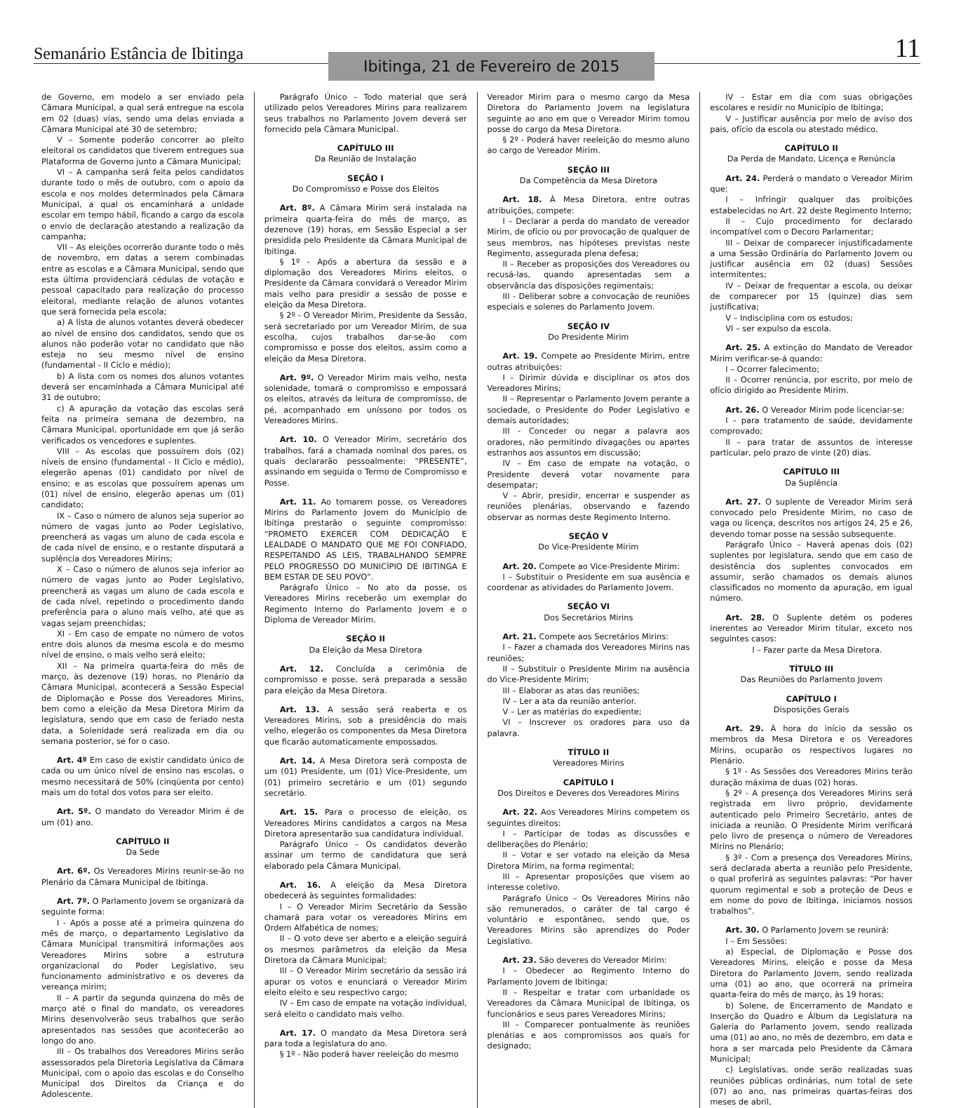Semanário Estância de Ibitinga
Ibitinga, 21 de Fevereiro de 2015
11
de Governo, em modelo a ser enviado pela Câmara Municipal, a qual será entregue na escola em 02 (duas) vias, sendo uma delas enviada a Câmara Municipal até 30 de setembro;
V – Somente poderão concorrer ao pleito eleitoral os candidatos que tiverem entregues sua Plataforma de Governo junto a Câmara Municipal;
VI – A campanha será feita pelos candidatos durante todo o mês de outubro, com o apoio da escola e nos moldes determinados pela Câmara Municipal, a qual os encaminhará a unidade escolar em tempo hábil, ficando a cargo da escola o envio de declaração atestando a realização da campanha;
VII – As eleições ocorrerão durante todo o mês de novembro, em datas a serem combinadas entre as escolas e a Câmara Municipal, sendo que esta última providenciará cédulas de votação e pessoal capacitado para realização do processo eleitoral, mediante relação de alunos votantes que será fornecida pela escola;
a) A lista de alunos votantes deverá obedecer ao nível de ensino dos candidatos, sendo que os alunos não poderão votar no candidato que não esteja no seu mesmo nível de ensino (fundamental - II Ciclo e médio);
b) A lista com os nomes dos alunos votantes deverá ser encaminhada a Câmara Municipal até 31 de outubro;
c) A apuração da votação das escolas será feita na primeira semana de dezembro, na Câmara Municipal, oportunidade em que já serão verificados os vencedores e suplentes.
VIII – As escolas que possuírem dois (02) níveis de ensino (fundamental - II Ciclo e médio), elegerão apenas (01) candidato por nível de ensino; e as escolas que possuírem apenas um (01) nível de ensino, elegerão apenas um (01) candidato;
IX – Caso o número de alunos seja superior ao número de vagas junto ao Poder Legislativo, preencherá as vagas um aluno de cada escola e de cada nível de ensino, e o restante disputará a suplência dos Vereadores Mirins;
X – Caso o número de alunos seja inferior ao número de vagas junto ao Poder Legislativo, preencherá as vagas um aluno de cada escola e de cada nível, repetindo o procedimento dando preferência para o aluno mais velho, até que as vagas sejam preenchidas;
XI - Em caso de empate no número de votos entre dois alunos da mesma escola e do mesmo nível de ensino, o mais velho será eleito;
XII – Na primeira quarta-feira do mês de março, às dezenove (19) horas, no Plenário da Câmara Municipal, acontecerá a Sessão Especial de Diplomação e Posse dos Vereadores Mirins, bem como a eleição da Mesa Diretora Mirim da legislatura, sendo que em caso de feriado nesta data, a Solenidade será realizada em dia ou semana posterior, se for o caso.
Art. 4º Em caso de existir candidato único de cada ou um único nível de ensino nas escolas, o mesmo necessitará de 50% (cinqüenta por cento) mais um do total dos votos para ser eleito.
Art. 5º. O mandato do Vereador Mirim é de um (01) ano.
CAPÍTULO II
Da Sede
Art. 6º. Os Vereadores Mirins reunir-se-ão no Plenário da Câmara Municipal de Ibitinga.
Art. 7º. O Parlamento Jovem se organizará da seguinte forma:
I - Após a posse até a primeira quinzena do mês de março, o departamento Legislativo da Câmara Municipal transmitirá informações aos Vereadores Mirins sobre a estrutura organizacional do Poder Legislativo, seu funcionamento administrativo e os deveres da vereança mirim;
II – A partir da segunda quinzena do mês de março até o final do mandato, os vereadores Mirins desenvolverão seus trabalhos que serão apresentados nas sessões que acontecerão ao longo do ano.
III – Os trabalhos dos Vereadores Mirins serão assessorados pela Diretoria Legislativa da Câmara Municipal, com o apoio das escolas e do Conselho Municipal dos Direitos da Criança e do Adolescente.
Parágrafo Único – Todo material que será utilizado pelos Vereadores Mirins para realizarem seus trabalhos no Parlamento Jovem deverá ser fornecido pela Câmara Municipal.
CAPÍTULO III
Da Reunião de Instalação
SEÇÃO I
Do Compromisso e Posse dos Eleitos
Art. 8º. A Câmara Mirim será instalada na primeira quarta-feira do mês de março, as dezenove (19) horas, em Sessão Especial a ser presidida pelo Presidente da Câmara Municipal de Ibitinga.
§ 1º - Após a abertura da sessão e a diplomação dos Vereadores Mirins eleitos, o Presidente da Câmara convidará o Vereador Mirim mais velho para presidir a sessão de posse e eleição da Mesa Diretora.
§ 2º - O Vereador Mirim, Presidente da Sessão, será secretariado por um Vereador Mirim, de sua escolha, cujos trabalhos dar-se-ão com compromisso e posse dos eleitos, assim como a eleição da Mesa Diretora.
Art. 9º. O Vereador Mirim mais velho, nesta solenidade, tomará o compromisso e empossará os eleitos, através da leitura de compromisso, de pé, acompanhado em uníssono por todos os Vereadores Mirins.
Art. 10. O Vereador Mirim, secretário dos trabalhos, fará a chamada nominal dos pares, os quais declararão pessoalmente: “PRESENTE”, assinando em seguida o Termo de Compromisso e Posse.
Art. 11. Ao tomarem posse, os Vereadores Mirins do Parlamento Jovem do Município de Ibitinga prestarão o seguinte compromisso: “PROMETO EXERCER COM DEDICAÇÃO E LEALDADE O MANDATO QUE ME FOI CONFIADO, RESPEITANDO AS LEIS, TRABALHANDO SEMPRE PELO PROGRESSO DO MUNICÍPIO DE IBITINGA E BEM ESTAR DE SEU POVO”.
Parágrafo Único – No ato da posse, os Vereadores Mirins receberão um exemplar do Regimento Interno do Parlamento Jovem e o Diploma de Vereador Mirim.
SEÇÃO II
Da Eleição da Mesa Diretora
Art. 12. Concluída a cerimônia de compromisso e posse, será preparada a sessão para eleição da Mesa Diretora.
Art. 13. A sessão será reaberta e os Vereadores Mirins, sob a presidência do mais velho, elegerão os componentes da Mesa Diretora que ficarão automaticamente empossados.
Art. 14. A Mesa Diretora será composta de um (01) Presidente, um (01) Vice-Presidente, um (01) primeiro secretário e um (01) segundo secretário.
Art. 15. Para o processo de eleição, os Vereadores Mirins candidatos a cargos na Mesa Diretora apresentarão sua candidatura individual.
Parágrafo Único – Os candidatos deverão assinar um termo de candidatura que será elaborado pela Câmara Municipal.
Art. 16. A eleição da Mesa Diretora obedecerá às seguintes formalidades:
I – O Vereador Mirim Secretário da Sessão chamará para votar os vereadores Mirins em Ordem Alfabética de nomes;
II – O voto deve ser aberto e a eleição seguirá os mesmos parâmetros da eleição da Mesa Diretora da Câmara Municipal;
III – O Vereador Mirim secretário da sessão irá apurar os votos e enunciará o Vereador Mirim eleito eleito e seu respectivo cargo;
IV – Em caso de empate na votação individual, será eleito o candidato mais velho.
Art. 17. O mandato da Mesa Diretora será para toda a legislatura do ano.
§ 1º - Não poderá haver reeleição do mesmo
Vereador Mirim para o mesmo cargo da Mesa Diretora do Parlamento Jovem na legislatura seguinte ao ano em que o Vereador Mirim tomou posse do cargo da Mesa Diretora.
§ 2º - Poderá haver reeleição do mesmo aluno ao cargo de Vereador Mirim.
SEÇÃO III
Da Competência da Mesa Diretora
Art. 18. À Mesa Diretora, entre outras atribuições, compete:
I – Declarar a perda do mandato de vereador Mirim, de ofício ou por provocação de qualquer de seus membros, nas hipóteses previstas neste Regimento, assegurada plena defesa;
II – Receber as proposições dos Vereadores ou recusá-las, quando apresentadas sem a observância das disposições regimentais;
III - Deliberar sobre a convocação de reuniões especiais e solenes do Parlamento Jovem.
SEÇÃO IV
Do Presidente Mirim
Art. 19. Compete ao Presidente Mirim, entre outras atribuições:
I – Dirimir dúvida e disciplinar os atos dos Vereadores Mirins;
II – Representar o Parlamento Jovem perante a sociedade, o Presidente do Poder Legislativo e demais autoridades;
III - Conceder ou negar a palavra aos oradores, não permitindo divagações ou apartes estranhos aos assuntos em discussão;
IV – Em caso de empate na votação, o Presidente deverá votar novamente para desempatar;
V – Abrir, presidir, encerrar e suspender as reuniões plenárias, observando e fazendo observar as normas deste Regimento Interno.
SEÇÃO V
Do Vice-Presidente Mirim
Art. 20. Compete ao Vice-Presidente Mirim:
I – Substituir o Presidente em sua ausência e coordenar as atividades do Parlamento Jovem.
SEÇÃO VI
Dos Secretários Mirins
Art. 21. Compete aos Secretários Mirins:
I – Fazer a chamada dos Vereadores Mirins nas reuniões;
II – Substituir o Presidente Mirim na ausência do Vice-Presidente Mirim;
III – Elaborar as atas das reuniões;
IV – Ler a ata da reunião anterior.
V – Ler as matérias do expediente;
VI – Inscrever os oradores para uso da palavra.
TÍTULO II
Vereadores Mirins
CAPÍTULO I
Dos Direitos e Deveres dos Vereadores Mirins
Art. 22. Aos Vereadores Mirins competem os seguintes direitos:
I – Participar de todas as discussões e deliberações do Plenário;
II – Votar e ser votado na eleição da Mesa Diretora Mirim, na forma regimental;
III – Apresentar proposições que visem ao interesse coletivo.
Parágrafo Único – Os Vereadores Mirins não são remunerados, o caráter de tal cargo é voluntário e espontâneo, sendo que, os Vereadores Mirins são aprendizes do Poder Legislativo.
Art. 23. São deveres do Vereador Mirim:
I – Obedecer ao Regimento Interno do Parlamento Jovem de Ibitinga;
II – Respeitar e tratar com urbanidade os Vereadores da Câmara Municipal de Ibitinga, os funcionários e seus pares Vereadores Mirins;
III – Comparecer pontualmente às reuniões plenárias e aos compromissos aos quais for designado;
IV – Estar em dia com suas obrigações escolares e residir no Município de Ibitinga;
V – Justificar ausência por meio de aviso dos pais, ofício da escola ou atestado médico.
CAPÍTULO II
Da Perda de Mandato, Licença e Renúncia
Art. 24. Perderá o mandato o Vereador Mirim que:
I – Infringir qualquer das proibições estabelecidas no Art. 22 deste Regimento Interno;
II – Cujo procedimento for declarado incompatível com o Decoro Parlamentar;
III – Deixar de comparecer injustificadamente a uma Sessão Ordinária do Parlamento Jovem ou justificar ausência em 02 (duas) Sessões intermitentes;
IV – Deixar de frequentar a escola, ou deixar de comparecer por 15 (quinze) dias sem justificativa;
V – Indisciplina com os estudos;
VI – ser expulso da escola.
Art. 25. A extinção do Mandato de Vereador Mirim verificar-se-á quando:
I – Ocorrer falecimento;
II – Ocorrer renúncia, por escrito, por meio de ofício dirigido ao Presidente Mirim.
Art. 26. O Vereador Mirim pode licenciar-se:
I – para tratamento de saúde, devidamente comprovado;
II – para tratar de assuntos de interesse particular, pelo prazo de vinte (20) dias.
CAPÍTULO III
Da Suplência
Art. 27. O suplente de Vereador Mirim será convocado pelo Presidente Mirim, no caso de vaga ou licença, descritos nos artigos 24, 25 e 26, devendo tomar posse na sessão subsequente.
Parágrafo Único – Haverá apenas dois (02) suplentes por legislatura, sendo que em caso de desistência dos suplentes convocados em assumir, serão chamados os demais alunos classificados no momento da apuração, em igual número.
Art. 28. O Suplente detém os poderes inerentes ao Vereador Mirim titular, exceto nos seguintes casos:
I – Fazer parte da Mesa Diretora.
TÍTULO III
Das Reuniões do Parlamento Jovem
CAPÍTULO I
Disposições Gerais
Art. 29. À hora do início da sessão os membros da Mesa Diretora e os Vereadores Mirins, ocuparão os respectivos lugares no Plenário.
§ 1º - As Sessões dos Vereadores Mirins terão duração máxima de duas (02) horas.
§ 2º - A presença dos Vereadores Mirins será registrada em livro próprio, devidamente autenticado pelo Primeiro Secretário, antes de iniciada a reunião. O Presidente Mirim verificará pelo livro de presença o número de Vereadores Mirins no Plenário;
§ 3º - Com a presença dos Vereadores Mirins, será declarada aberta a reunião pelo Presidente, o qual proferirá as seguintes palavras: “Por haver quorum regimental e sob a proteção de Deus e em nome do povo de Ibitinga, iniciamos nossos trabalhos”.
Art. 30. O Parlamento Jovem se reunirá:
I – Em Sessões:
a) Especial, de Diplomação e Posse dos Vereadores Mirins, eleição e posse da Mesa Diretora do Parlamento Jovem, sendo realizada uma (01) ao ano, que ocorrerá na primeira quarta-feira do mês de março, às 19 horas;
b) Solene, de Encerramento de Mandato e Inserção do Quadro e Álbum da Legislatura na Galeria do Parlamento Jovem, sendo realizada uma (01) ao ano, no mês de dezembro, em data e hora a ser marcada pelo Presidente da Câmara Municipal;
c) Legislativas, onde serão realizadas suas reuniões públicas ordinárias, num total de sete (07) ao ano, nas primeiras quartas-feiras dos meses de abril,